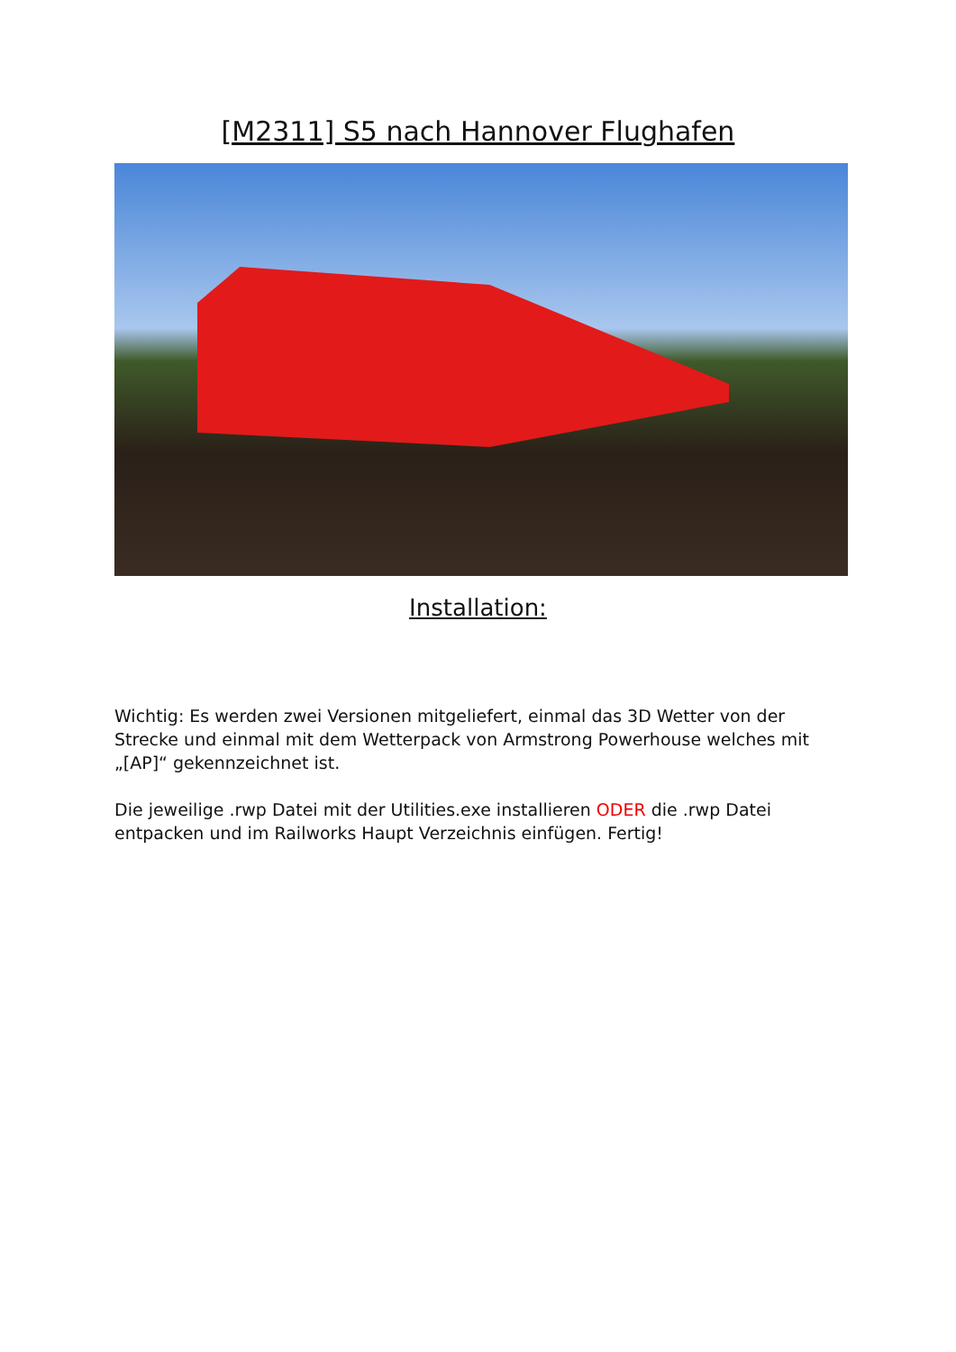[M2311] S5 nach Hannover Flughafen
Installation:
Wichtig: Es werden zwei Versionen mitgeliefert, einmal das 3D Wetter von der Strecke und einmal mit dem Wetterpack von Armstrong Powerhouse welches mit „[AP]“ gekennzeichnet ist.
Die jeweilige .rwp Datei mit der Utilities.exe installieren ODER die .rwp Datei entpacken und im Railworks Haupt Verzeichnis einfügen. Fertig!